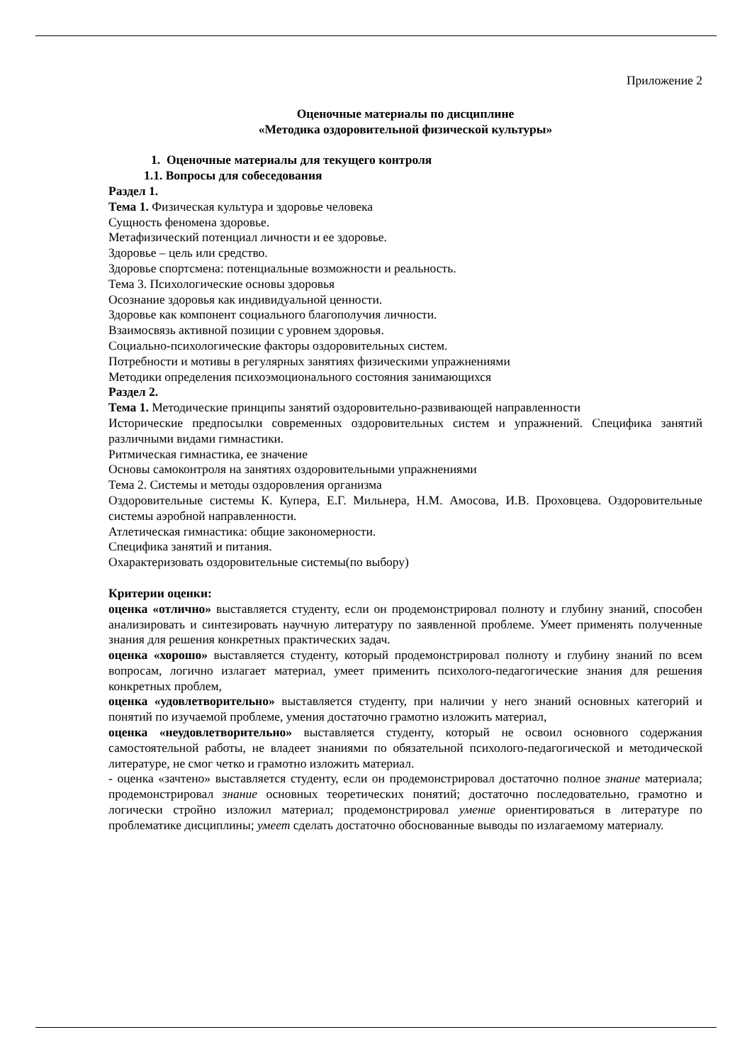Приложение 2
Оценочные материалы по дисциплине
«Методика оздоровительной физической культуры»
1. Оценочные материалы для текущего контроля
1.1. Вопросы для собеседования
Раздел 1.
Тема 1. Физическая культура и здоровье человека
Сущность феномена здоровье.
Метафизический потенциал личности и ее здоровье.
Здоровье – цель или средство.
Здоровье спортсмена: потенциальные возможности и реальность.
Тема 3. Психологические основы здоровья
Осознание здоровья как индивидуальной ценности.
Здоровье как компонент социального благополучия личности.
Взаимосвязь активной позиции с уровнем здоровья.
Социально-психологические факторы оздоровительных систем.
Потребности и мотивы в регулярных занятиях физическими упражнениями
Методики определения психоэмоционального состояния занимающихся
Раздел 2.
Тема 1. Методические принципы занятий оздоровительно-развивающей направленности
Исторические предпосылки современных оздоровительных систем и упражнений. Специфика занятий различными видами гимнастики.
Ритмическая гимнастика, ее значение
Основы самоконтроля на занятиях оздоровительными упражнениями
Тема 2. Системы и методы оздоровления организма
Оздоровительные системы К. Купера, Е.Г. Мильнера, Н.М. Амосова, И.В. Проховцева. Оздоровительные системы аэробной направленности.
Атлетическая гимнастика: общие закономерности.
Специфика занятий и питания.
Охарактеризовать оздоровительные системы(по выбору)
Критерии оценки:
оценка «отлично» выставляется студенту, если он продемонстрировал полноту и глубину знаний, способен анализировать и синтезировать научную литературу по заявленной проблеме. Умеет применять полученные знания для решения конкретных практических задач.
оценка «хорошо» выставляется студенту, который продемонстрировал полноту и глубину знаний по всем вопросам, логично излагает материал, умеет применить психолого-педагогические знания для решения конкретных проблем,
оценка «удовлетворительно» выставляется студенту, при наличии у него знаний основных категорий и понятий по изучаемой проблеме, умения достаточно грамотно изложить материал,
оценка «неудовлетворительно» выставляется студенту, который не освоил основного содержания самостоятельной работы, не владеет знаниями по обязательной психолого-педагогической и методической литературе, не смог четко и грамотно изложить материал.
- оценка «зачтено» выставляется студенту, если он продемонстрировал достаточно полное знание материала; продемонстрировал знание основных теоретических понятий; достаточно последовательно, грамотно и логически стройно изложил материал; продемонстрировал умение ориентироваться в литературе по проблематике дисциплины; умеет сделать достаточно обоснованные выводы по излагаемому материалу.